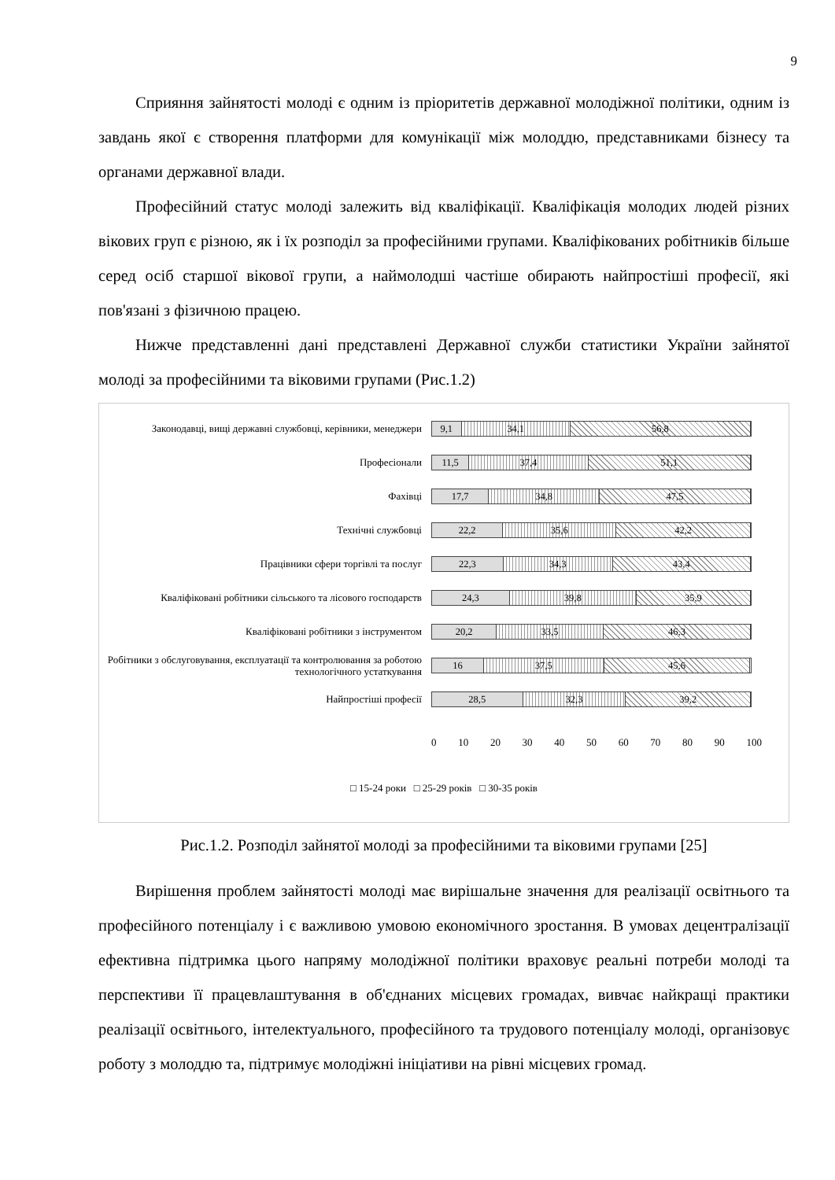9
Сприяння зайнятості молоді є одним із пріоритетів державної молодіжної політики, одним із завдань якої є створення платформи для комунікації між молоддю, представниками бізнесу та органами державної влади.
Професійний статус молоді залежить від кваліфікації. Кваліфікація молодих людей різних вікових груп є різною, як і їх розподіл за професійними групами. Кваліфікованих робітників більше серед осіб старшої вікової групи, а наймолодші частіше обирають найпростіші професії, які пов'язані з фізичною працею.
Нижче представленні дані представлені Державної служби статистики України зайнятої молоді за професійними та віковими групами (Рис.1.2)
Законодавці, вищі державні службовці, керівники, менеджери
9,1 34,1 56,8
Професіонали
11,5 37,4 51,1
Фахівці
17,7 34,8 47,5
Технічні службовці
22,2 35,6 42,2
Працівники сфери торгівлі та послуг
22,3 34,3 43,4
Кваліфіковані робітники сільського та лісового господарств
24,3 39,8 35,9
Кваліфіковані робітники з інструментом
20,2 33,5 46,3
Робітники з обслуговування, експлуатації та контролювання за роботою технологічного устаткування
16 37,5 45,6
Найпростіші професії
28,5 32,3 39,2
0 10 20 30 40 50 60 70 80 90 100
□ 15-24 роки □ 25-29 років □ 30-35 років
Рис.1.2. Розподіл зайнятої молоді за професійними та віковими групами [25]
Вирішення проблем зайнятості молоді має вирішальне значення для реалізації освітнього та професійного потенціалу і є важливою умовою економічного зростання. В умовах децентралізації ефективна підтримка цього напряму молодіжної політики враховує реальні потреби молоді та перспективи її працевлаштування в об'єднаних місцевих громадах, вивчає найкращі практики реалізації освітнього, інтелектуального, професійного та трудового потенціалу молоді, організовує роботу з молоддю та, підтримує молодіжні ініціативи на рівні місцевих громад.